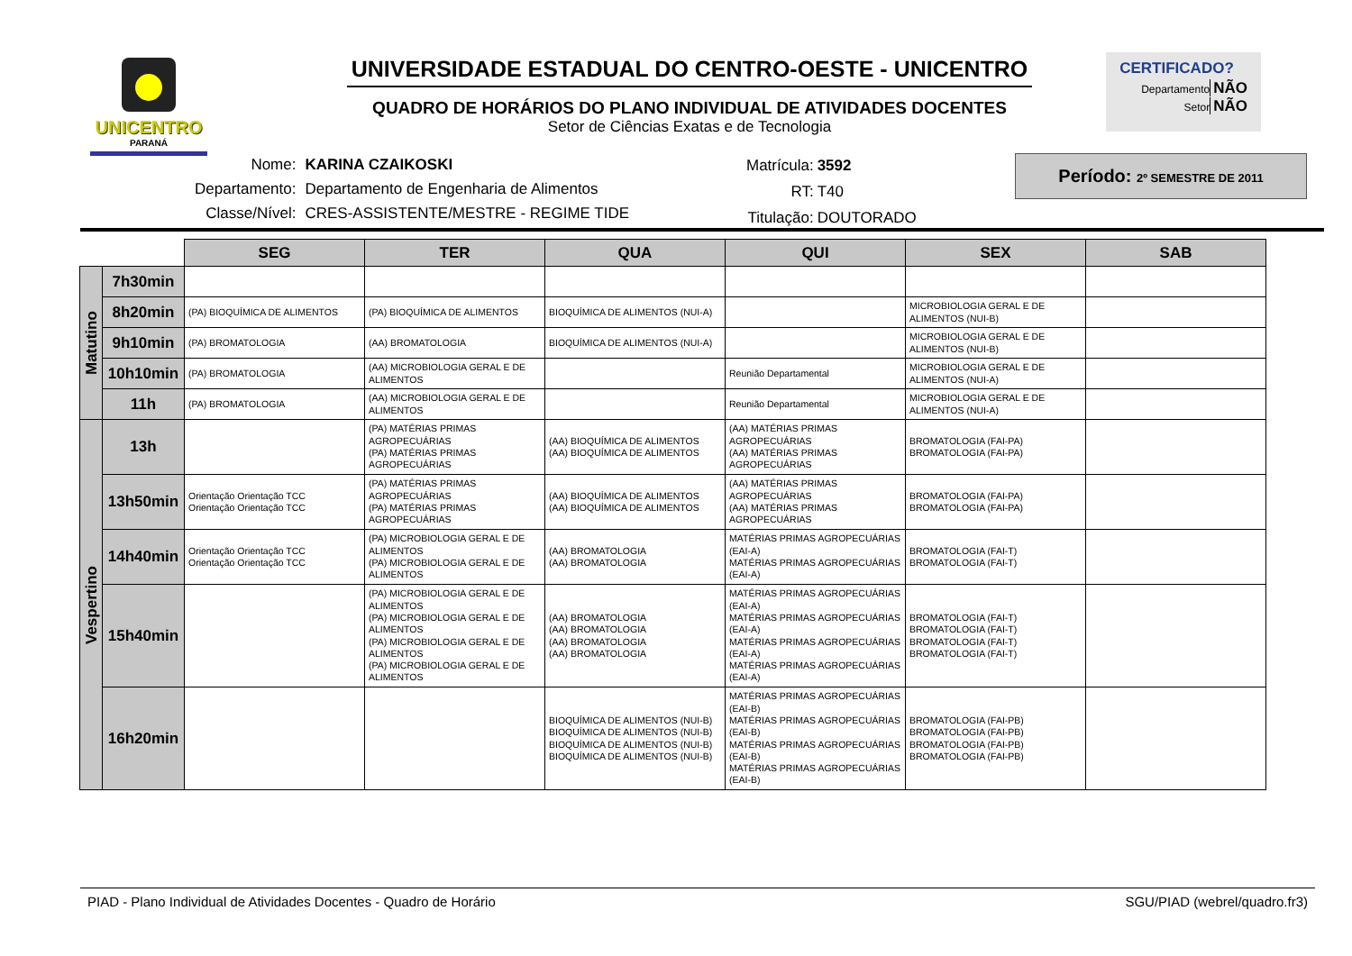UNICENTRO
PARANÁ
UNIVERSIDADE ESTADUAL DO CENTRO-OESTE - UNICENTRO
QUADRO DE HORÁRIOS DO PLANO INDIVIDUAL DE ATIVIDADES DOCENTES
Setor de Ciências Exatas e de Tecnologia
CERTIFICADO?
Departamento NÃO
Setor NÃO
| Nome: | KARINA CZAIKOSKI |
| Departamento: | Departamento de Engenharia de Alimentos |
| Classe/Nível: | CRES-ASSISTENTE/MESTRE - REGIME TIDE |
| Matrícula: | 3592 |
| RT: | T40 |
| Titulação: | DOUTORADO |
Período: 2º SEMESTRE DE 2011
| | | SEG | TER | QUA | QUI | SEX | SAB |
| Matutino | 7h30min | | | | | | |
| | 8h20min | (PA) BIOQUÍMICA DE ALIMENTOS | (PA) BIOQUÍMICA DE ALIMENTOS | BIOQUÍMICA DE ALIMENTOS (NUI-A) | | MICROBIOLOGIA GERAL E DE ALIMENTOS (NUI-B) | |
| | 9h10min | (PA) BROMATOLOGIA | (AA) BROMATOLOGIA | BIOQUÍMICA DE ALIMENTOS (NUI-A) | | MICROBIOLOGIA GERAL E DE ALIMENTOS (NUI-B) | |
| | 10h10min | (PA) BROMATOLOGIA | (AA) MICROBIOLOGIA GERAL E DE ALIMENTOS | | Reunião Departamental | MICROBIOLOGIA GERAL E DE ALIMENTOS (NUI-A) | |
| | 11h | (PA) BROMATOLOGIA | (AA) MICROBIOLOGIA GERAL E DE ALIMENTOS | | Reunião Departamental | MICROBIOLOGIA GERAL E DE ALIMENTOS (NUI-A) | |
| Vespertino | 13h | | (PA) MATÉRIAS PRIMAS AGROPECUÁRIAS (PA) MATÉRIAS PRIMAS AGROPECUÁRIAS | (AA) BIOQUÍMICA DE ALIMENTOS (AA) BIOQUÍMICA DE ALIMENTOS | (AA) MATÉRIAS PRIMAS AGROPECUÁRIAS (AA) MATÉRIAS PRIMAS AGROPECUÁRIAS | BROMATOLOGIA (FAI-PA) BROMATOLOGIA (FAI-PA) | |
| | 13h50min | Orientação Orientação TCC Orientação Orientação TCC | (PA) MATÉRIAS PRIMAS AGROPECUÁRIAS (PA) MATÉRIAS PRIMAS AGROPECUÁRIAS | (AA) BIOQUÍMICA DE ALIMENTOS (AA) BIOQUÍMICA DE ALIMENTOS | (AA) MATÉRIAS PRIMAS AGROPECUÁRIAS (AA) MATÉRIAS PRIMAS AGROPECUÁRIAS | BROMATOLOGIA (FAI-PA) BROMATOLOGIA (FAI-PA) | |
| | 14h40min | Orientação Orientação TCC Orientação Orientação TCC | (PA) MICROBIOLOGIA GERAL E DE ALIMENTOS (PA) MICROBIOLOGIA GERAL E DE ALIMENTOS | (AA) BROMATOLOGIA (AA) BROMATOLOGIA | MATÉRIAS PRIMAS AGROPECUÁRIAS (EAI-A) MATÉRIAS PRIMAS AGROPECUÁRIAS (EAI-A) | BROMATOLOGIA (FAI-T) BROMATOLOGIA (FAI-T) | |
| | 15h40min | | (PA) MICROBIOLOGIA GERAL E DE ALIMENTOS (PA) MICROBIOLOGIA GERAL E DE ALIMENTOS (PA) MICROBIOLOGIA GERAL E DE ALIMENTOS (PA) MICROBIOLOGIA GERAL E DE ALIMENTOS | (AA) BROMATOLOGIA (AA) BROMATOLOGIA (AA) BROMATOLOGIA (AA) BROMATOLOGIA | MATÉRIAS PRIMAS AGROPECUÁRIAS (EAI-A) MATÉRIAS PRIMAS AGROPECUÁRIAS (EAI-A) MATÉRIAS PRIMAS AGROPECUÁRIAS (EAI-A) MATÉRIAS PRIMAS AGROPECUÁRIAS (EAI-A) | BROMATOLOGIA (FAI-T) BROMATOLOGIA (FAI-T) BROMATOLOGIA (FAI-T) BROMATOLOGIA (FAI-T) | |
| | 16h20min | | | BIOQUÍMICA DE ALIMENTOS (NUI-B) BIOQUÍMICA DE ALIMENTOS (NUI-B) BIOQUÍMICA DE ALIMENTOS (NUI-B) BIOQUÍMICA DE ALIMENTOS (NUI-B) | MATÉRIAS PRIMAS AGROPECUÁRIAS (EAI-B) MATÉRIAS PRIMAS AGROPECUÁRIAS (EAI-B) MATÉRIAS PRIMAS AGROPECUÁRIAS (EAI-B) MATÉRIAS PRIMAS AGROPECUÁRIAS (EAI-B) | BROMATOLOGIA (FAI-PB) BROMATOLOGIA (FAI-PB) BROMATOLOGIA (FAI-PB) BROMATOLOGIA (FAI-PB) | |
PIAD - Plano Individual de Atividades Docentes - Quadro de Horário SGU/PIAD (webrel/quadro.fr3)